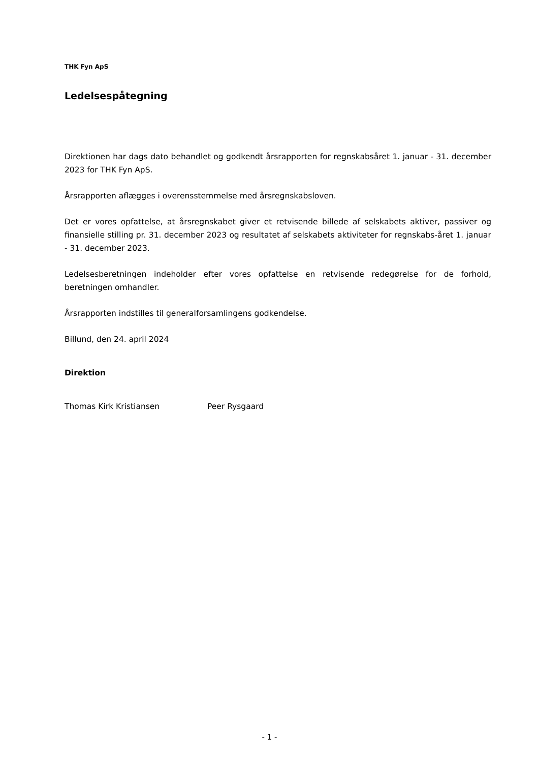THK Fyn ApS
Ledelsespåtegning
Direktionen har dags dato behandlet og godkendt årsrapporten for regnskabsåret 1. januar - 31. december 2023 for THK Fyn ApS.
Årsrapporten aflægges i overensstemmelse med årsregnskabsloven.
Det er vores opfattelse, at årsregnskabet giver et retvisende billede af selskabets aktiver, passiver og finansielle stilling pr. 31. december 2023 og resultatet af selskabets aktiviteter for regnskabs-året 1. januar - 31. december 2023.
Ledelsesberetningen indeholder efter vores opfattelse en retvisende redegørelse for de forhold, beretningen omhandler.
Årsrapporten indstilles til generalforsamlingens godkendelse.
Billund, den 24. april 2024
Direktion
Thomas Kirk Kristiansen Peer Rysgaard
- 1 -